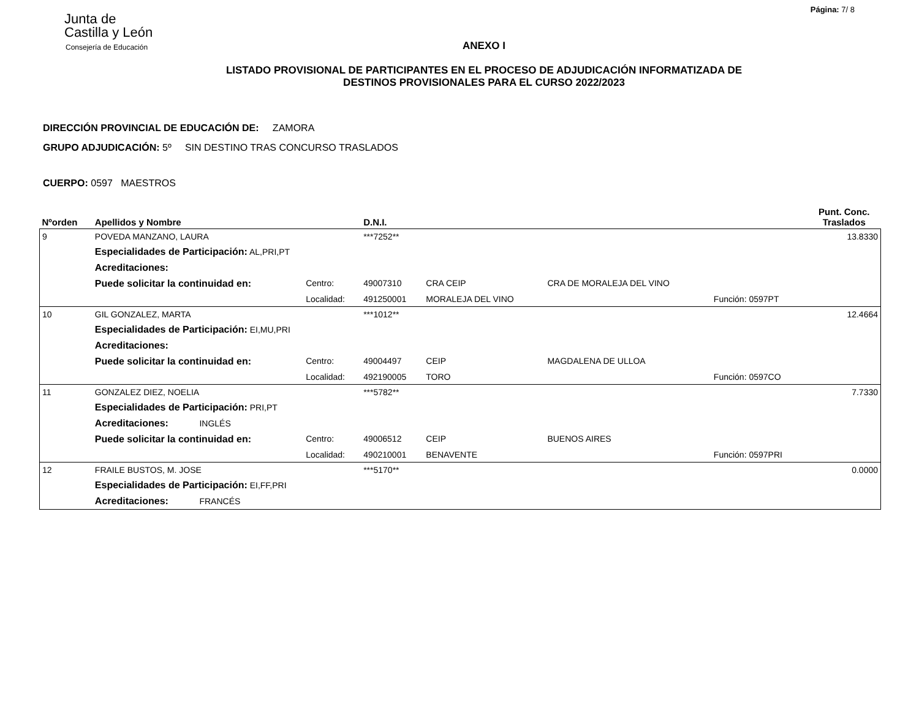Página: 7/ 8
Junta de
Castilla y León
Consejería de Educación
ANEXO I
LISTADO PROVISIONAL DE PARTICIPANTES EN EL PROCESO DE ADJUDICACIÓN INFORMATIZADA DE
DESTINOS PROVISIONALES PARA EL CURSO 2022/2023
DIRECCIÓN PROVINCIAL DE EDUCACIÓN DE: ZAMORA
GRUPO ADJUDICACIÓN: 5º SIN DESTINO TRAS CONCURSO TRASLADOS
CUERPO: 0597 MAESTROS
| Nºorden | Apellidos y Nombre | | D.N.I. | | | | Punt. Conc. Traslados |
| --- | --- | --- | --- | --- | --- | --- | --- |
| 9 | POVEDA MANZANO, LAURA | | ***7252** | | | | 13.8330 |
| | Especialidades de Participación: AL,PRI,PT | | | | | | |
| | Acreditaciones: | | | | | | |
| | Puede solicitar la continuidad en: | Centro: | 49007310 | CRA CEIP | CRA DE MORALEJA DEL VINO | | |
| | | Localidad: | 491250001 | MORALEJA DEL VINO | | Función: 0597PT | |
| 10 | GIL GONZALEZ, MARTA | | ***1012** | | | | 12.4664 |
| | Especialidades de Participación: EI,MU,PRI | | | | | | |
| | Acreditaciones: | | | | | | |
| | Puede solicitar la continuidad en: | Centro: | 49004497 | CEIP | MAGDALENA DE ULLOA | | |
| | | Localidad: | 492190005 | TORO | | Función: 0597CO | |
| 11 | GONZALEZ DIEZ, NOELIA | | ***5782** | | | | 7.7330 |
| | Especialidades de Participación: PRI,PT | | | | | | |
| | Acreditaciones: INGLÉS | | | | | | |
| | Puede solicitar la continuidad en: | Centro: | 49006512 | CEIP | BUENOS AIRES | | |
| | | Localidad: | 490210001 | BENAVENTE | | Función: 0597PRI | |
| 12 | FRAILE BUSTOS, M. JOSE | | ***5170** | | | | 0.0000 |
| | Especialidades de Participación: EI,FF,PRI | | | | | | |
| | Acreditaciones: FRANCÉS | | | | | | |